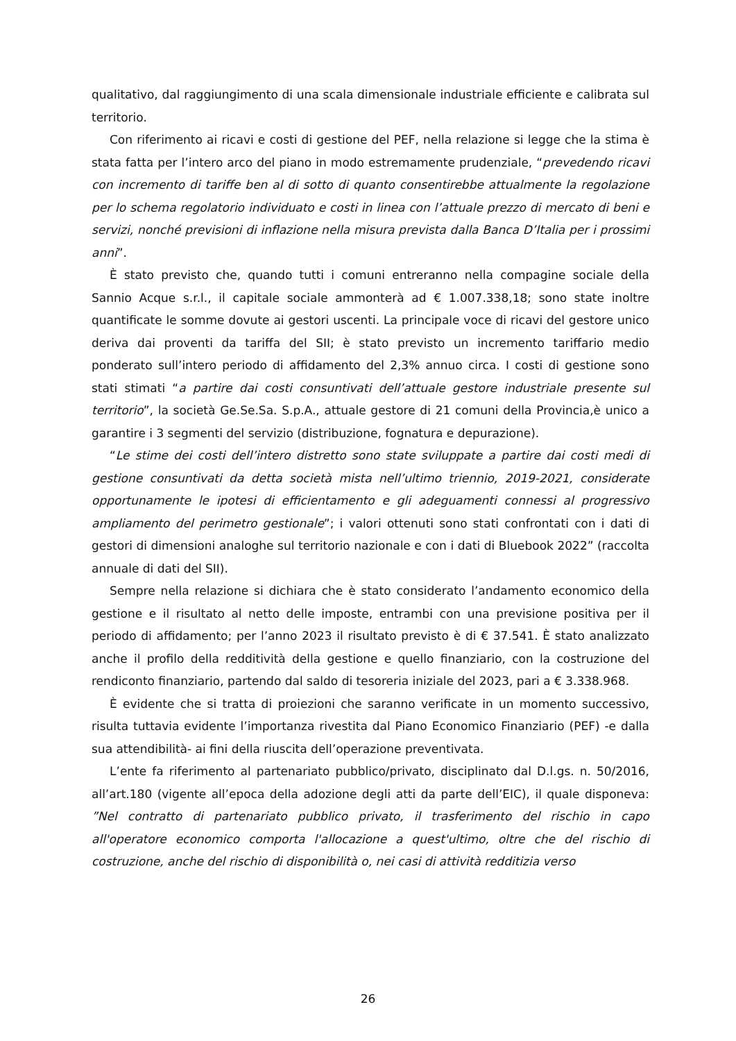qualitativo, dal raggiungimento di una scala dimensionale industriale efficiente e calibrata sul territorio.
Con riferimento ai ricavi e costi di gestione del PEF, nella relazione si legge che la stima è stata fatta per l’intero arco del piano in modo estremamente prudenziale, “prevedendo ricavi con incremento di tariffe ben al di sotto di quanto consentirebbe attualmente la regolazione per lo schema regolatorio individuato e costi in linea con l’attuale prezzo di mercato di beni e servizi, nonché previsioni di inflazione nella misura prevista dalla Banca D’Italia per i prossimi anni”.
È stato previsto che, quando tutti i comuni entreranno nella compagine sociale della Sannio Acque s.r.l., il capitale sociale ammonterà ad € 1.007.338,18; sono state inoltre quantificate le somme dovute ai gestori uscenti. La principale voce di ricavi del gestore unico deriva dai proventi da tariffa del SII; è stato previsto un incremento tariffario medio ponderato sull’intero periodo di affidamento del 2,3% annuo circa. I costi di gestione sono stati stimati “a partire dai costi consuntivati dell’attuale gestore industriale presente sul territorio”, la società Ge.Se.Sa. S.p.A., attuale gestore di 21 comuni della Provincia,è unico a garantire i 3 segmenti del servizio (distribuzione, fognatura e depurazione).
“Le stime dei costi dell’intero distretto sono state sviluppate a partire dai costi medi di gestione consuntivati da detta società mista nell’ultimo triennio, 2019-2021, considerate opportunamente le ipotesi di efficientamento e gli adeguamenti connessi al progressivo ampliamento del perimetro gestionale”; i valori ottenuti sono stati confrontati con i dati di gestori di dimensioni analoghe sul territorio nazionale e con i dati di Bluebook 2022” (raccolta annuale di dati del SII).
Sempre nella relazione si dichiara che è stato considerato l’andamento economico della gestione e il risultato al netto delle imposte, entrambi con una previsione positiva per il periodo di affidamento; per l’anno 2023 il risultato previsto è di € 37.541. È stato analizzato anche il profilo della redditività della gestione e quello finanziario, con la costruzione del rendiconto finanziario, partendo dal saldo di tesoreria iniziale del 2023, pari a € 3.338.968.
È evidente che si tratta di proiezioni che saranno verificate in un momento successivo, risulta tuttavia evidente l’importanza rivestita dal Piano Economico Finanziario (PEF) -e dalla sua attendibilità- ai fini della riuscita dell’operazione preventivata.
L’ente fa riferimento al partenariato pubblico/privato, disciplinato dal D.l.gs. n. 50/2016, all’art.180 (vigente all’epoca della adozione degli atti da parte dell’EIC), il quale disponeva: ”Nel contratto di partenariato pubblico privato, il trasferimento del rischio in capo all'operatore economico comporta l'allocazione a quest'ultimo, oltre che del rischio di costruzione, anche del rischio di disponibilità o, nei casi di attività redditizia verso
26